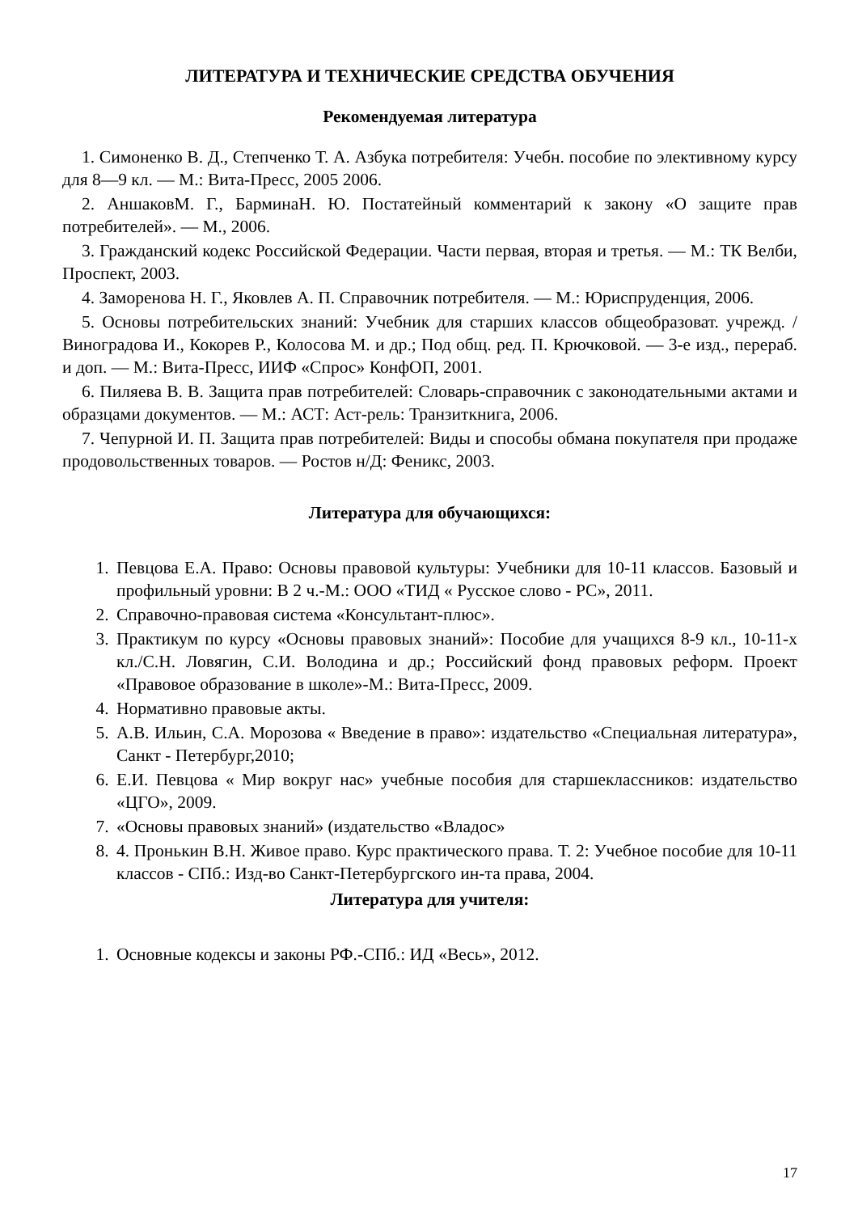ЛИТЕРАТУРА И ТЕХНИЧЕСКИЕ СРЕДСТВА ОБУЧЕНИЯ
Рекомендуемая литература
1. Симоненко В. Д., Степченко Т. А. Азбука потребителя: Учебн. пособие по элективному курсу для 8—9 кл. — М.: Вита-Пресс, 2005 2006.
2. АншаковМ. Г., БарминаН. Ю. Постатейный комментарий к закону «О защите прав потребителей». — М., 2006.
3. Гражданский кодекс Российской Федерации. Части первая, вторая и третья. — М.: ТК Велби, Проспект, 2003.
4. Заморенова Н. Г., Яковлев А. П. Справочник потребителя. — М.: Юриспруденция, 2006.
5. Основы потребительских знаний: Учебник для старших классов общеобразоват. учрежд. / Виноградова И., Кокорев Р., Колосова М. и др.; Под общ. ред. П. Крючковой. — 3-е изд., перераб. и доп. — М.: Вита-Пресс, ИИФ «Спрос» КонфОП, 2001.
6. Пиляева В. В. Защита прав потребителей: Словарь-справочник с законодательными актами и образцами документов. — М.: АСТ: Аст-рель: Транзиткнига, 2006.
7. Чепурной И. П. Защита прав потребителей: Виды и способы обмана покупателя при продаже продовольственных товаров. — Ростов н/Д: Феникс, 2003.
Литература для обучающихся:
1. Певцова Е.А. Право: Основы правовой культуры: Учебники для 10-11 классов. Базовый и профильный уровни: В 2 ч.-М.: ООО «ТИД « Русское слово - РС», 2011.
2. Справочно-правовая система «Консультант-плюс».
3. Практикум по курсу «Основы правовых знаний»: Пособие для учащихся 8-9 кл., 10-11-х кл./С.Н. Ловягин, С.И. Володина и др.; Российский фонд правовых реформ. Проект «Правовое образование в школе»-М.: Вита-Пресс, 2009.
4. Нормативно правовые акты.
5. А.В. Ильин, С.А. Морозова « Введение в право»: издательство «Специальная литература», Санкт - Петербург,2010;
6. Е.И. Певцова « Мир вокруг нас» учебные пособия для старшеклассников: издательство «ЦГО», 2009.
7. «Основы правовых знаний» (издательство «Владос»
8. 4. Пронькин В.Н. Живое право. Курс практического права. Т. 2: Учебное пособие для 10-11 классов - СПб.: Изд-во Санкт-Петербургского ин-та права, 2004.
Литература для учителя:
1. Основные кодексы и законы РФ.-СПб.: ИД «Весь», 2012.
17